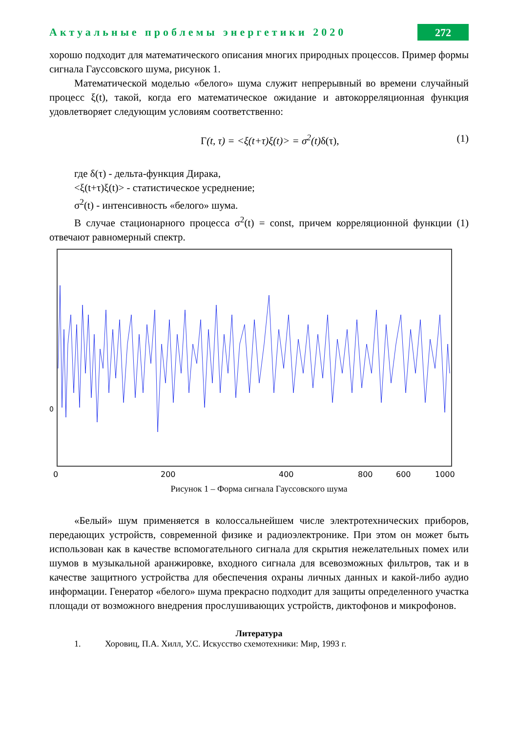Актуальные проблемы энергетики 2020 272
хорошо подходит для математического описания многих природных процессов. Пример формы сигнала Гауссовского шума, рисунок 1.
Математической моделью «белого» шума служит непрерывный во времени случайный процесс ξ(t), такой, когда его математическое ожидание и автокорреляционная функция удовлетворяет следующим условиям соответственно:
Γ(t, τ) = <ξ(t+τ)ξ(t)> = σ<sup>2</sup>(t) δ(τ), (1)
где δ(τ) - дельта-функция Дирака,
<ξ(t+τ)ξ(t)> - статистическое усреднение;
σ<sup>2</sup>(t) - интенсивность «белого» шума.
В случае стационарного процесса σ<sup>2</sup>(t) = const, причем корреляционной функции (1) отвечают равномерный спектр.
0
0
200
400
600
1000
800
Рисунок 1 – Форма сигнала Гауссовского шума
«Белый» шум применяется в колоссальнейшем числе электротехнических приборов, передающих устройств, современной физике и радиоэлектронике. При этом он может быть использован как в качестве вспомогательного сигнала для скрытия нежелательных помех или шумов в музыкальной аранжировке, входного сигнала для всевозможных фильтров, так и в качестве защитного устройства для обеспечения охраны личных данных и какой-либо аудио информации. Генератор «белого» шума прекрасно подходит для защиты определенного участка площади от возможного внедрения прослушивающих устройств, диктофонов и микрофонов.
Литература
1. Хоровиц, П.А. Хилл, У.С. Искусство схемотехники: Мир, 1993 г.